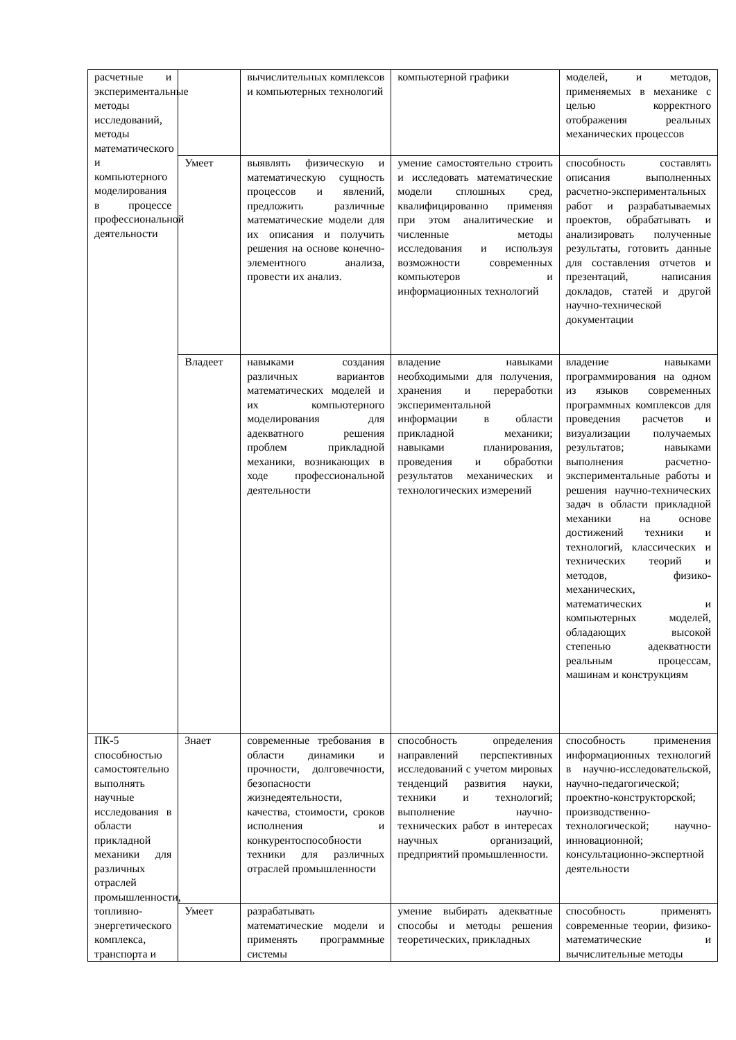| расчетные и экспериментальные методы исследований, методы математического и компьютерного моделирования в процессе профессиональной деятельности | | вычислительных комплексов и компьютерных технологий | компьютерной графики | моделей, и методов, применяемых в механике с целью корректного отображения реальных механических процессов |
| | Умеет | выявлять физическую и математическую сущность процессов и явлений, предложить различные математические модели для их описания и получить решения на основе конечно-элементного анализа, провести их анализ. | умение самостоятельно строить и исследовать математические модели сплошных сред, квалифицированно применяя при этом аналитические и численные методы исследования и используя возможности современных компьютеров и информационных технологий | способность составлять описания выполненных расчетно-экспериментальных работ и разрабатываемых проектов, обрабатывать и анализировать полученные результаты, готовить данные для составления отчетов и презентаций, написания докладов, статей и другой научно-технической документации |
| | Владеет | навыками создания различных вариантов математических моделей и их компьютерного моделирования для адекватного решения проблем прикладной механики, возникающих в ходе профессиональной деятельности | владение навыками необходимыми для получения, хранения и переработки экспериментальной информации в области прикладной механики; навыками планирования, проведения и обработки результатов механических и технологических измерений | владение навыками программирования на одном из языков современных программных комплексов для проведения расчетов и визуализации получаемых результатов; навыками выполнения расчетно-экспериментальные работы и решения научно-технических задач в области прикладной механики на основе достижений техники и технологий, классических и технических теорий и методов, физико-механических, математических и компьютерных моделей, обладающих высокой степенью адекватности реальным процессам, машинам и конструкциям |
| ПК-5 способностью самостоятельно выполнять научные исследования в области прикладной механики для различных отраслей промышленности, топливно-энергетического комплекса, транспорта и | Знает | современные требования в области динамики и прочности, долговечности, безопасности жизнедеятельности, качества, стоимости, сроков исполнения и конкурентоспособности техники для различных отраслей промышленности | способность определения направлений перспективных исследований с учетом мировых тенденций развития науки, техники и технологий; выполнение научно-технических работ в интересах научных организаций, предприятий промышленности. | способность применения информационных технологий в научно-исследовательской, научно-педагогической; проектно-конструкторской; производственно-технологической; научно-инновационной; консультационно-экспертной деятельности |
| | Умеет | разрабатывать математические модели и применять программные системы | умение выбирать адекватные способы и методы решения теоретических, прикладных | способность применять современные теории, физико-математические и вычислительные методы |